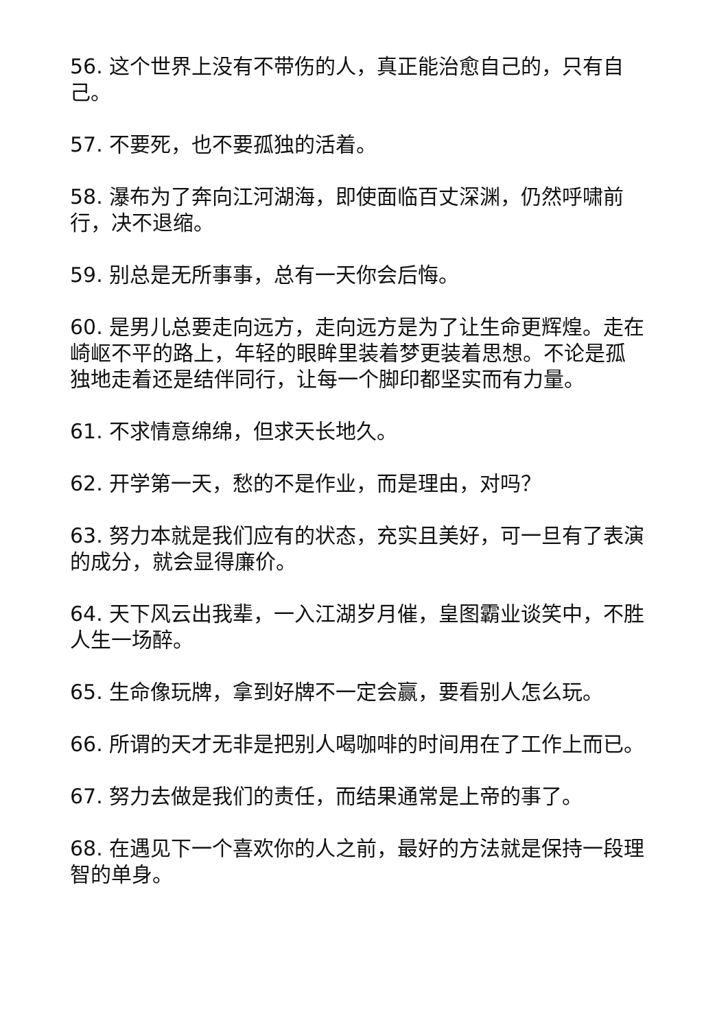56. 这个世界上没有不带伤的人，真正能治愈自己的，只有自己。
57. 不要死，也不要孤独的活着。
58. 瀑布为了奔向江河湖海，即使面临百丈深渊，仍然呼啸前行，决不退缩。
59. 别总是无所事事，总有一天你会后悔。
60. 是男儿总要走向远方，走向远方是为了让生命更辉煌。走在崎岖不平的路上，年轻的眼眸里装着梦更装着思想。不论是孤独地走着还是结伴同行，让每一个脚印都坚实而有力量。
61. 不求情意绵绵，但求天长地久。
62. 开学第一天，愁的不是作业，而是理由，对吗？
63. 努力本就是我们应有的状态，充实且美好，可一旦有了表演的成分，就会显得廉价。
64. 天下风云出我辈，一入江湖岁月催，皇图霸业谈笑中，不胜人生一场醉。
65. 生命像玩牌，拿到好牌不一定会赢，要看别人怎么玩。
66. 所谓的天才无非是把别人喝咖啡的时间用在了工作上而已。
67. 努力去做是我们的责任，而结果通常是上帝的事了。
68. 在遇见下一个喜欢你的人之前，最好的方法就是保持一段理智的单身。